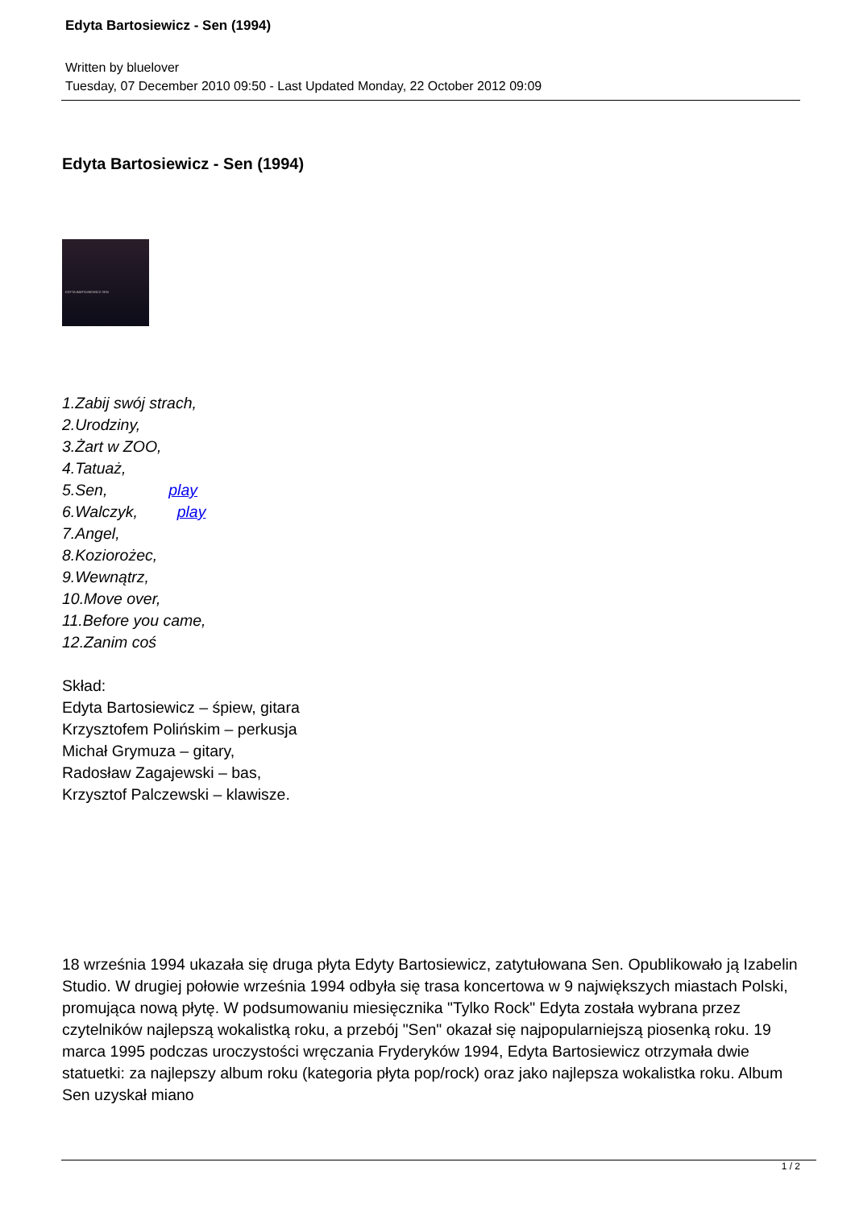Edyta Bartosiewicz - Sen (1994)
Written by bluelover
Tuesday, 07 December 2010 09:50 - Last Updated Monday, 22 October 2012 09:09
Edyta Bartosiewicz - Sen (1994)
EDYTA BARTOSIEWICZ SEN
1.Zabij swój strach,
2.Urodziny,
3.Żart w ZOO,
4.Tatuaż,
5.Sen, play
6.Walczyk, play
7.Angel,
8.Koziorożec,
9.Wewnątrz,
10.Move over,
11.Before you came,
12.Zanim coś
Skład:
Edyta Bartosiewicz – śpiew, gitara
Krzysztofem Polińskim – perkusja
Michał Grymuza – gitary,
Radosław Zagajewski – bas,
Krzysztof Palczewski – klawisze.
18 września 1994 ukazała się druga płyta Edyty Bartosiewicz, zatytułowana Sen. Opublikowało ją Izabelin Studio. W drugiej połowie września 1994 odbyła się trasa koncertowa w 9 największych miastach Polski, promująca nową płytę. W podsumowaniu miesięcznika "Tylko Rock" Edyta została wybrana przez czytelników najlepszą wokalistką roku, a przebój "Sen" okazał się najpopularniejszą piosenką roku. 19 marca 1995 podczas uroczystości wręczania Fryderyków 1994, Edyta Bartosiewicz otrzymała dwie statuetki: za najlepszy album roku (kategoria płyta pop/rock) oraz jako najlepsza wokalistka roku. Album Sen uzyskał miano
1 / 2